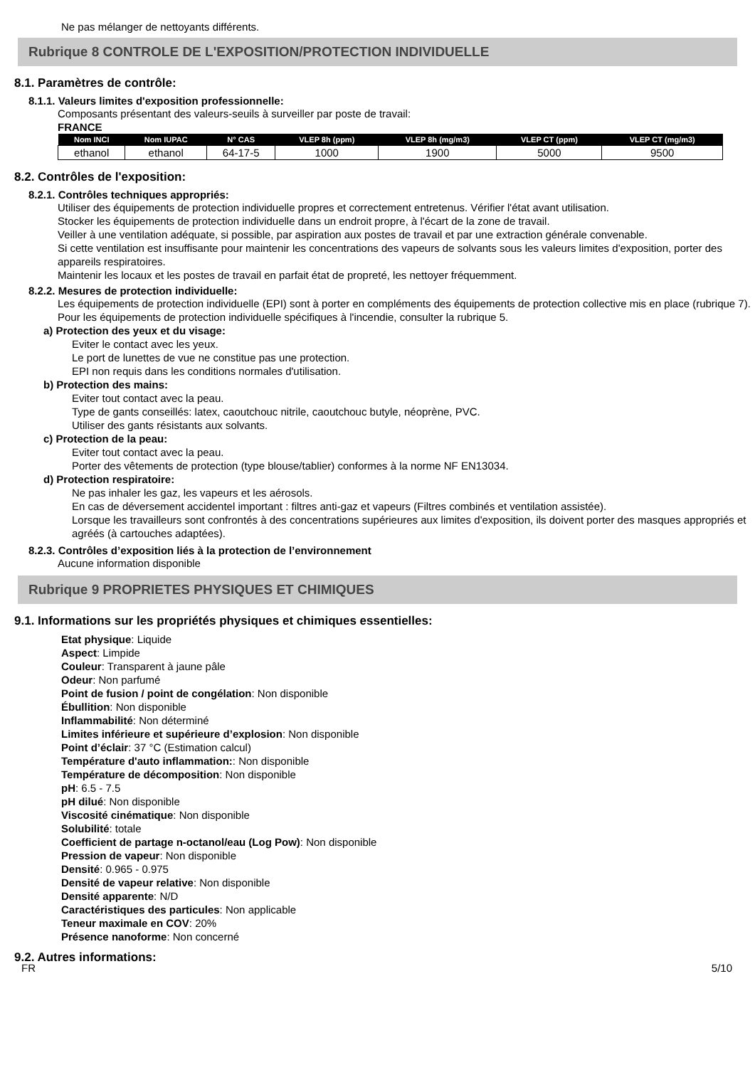Ne pas mélanger de nettoyants différents.
Rubrique 8 CONTROLE DE L'EXPOSITION/PROTECTION INDIVIDUELLE
8.1. Paramètres de contrôle:
8.1.1. Valeurs limites d'exposition professionnelle:
Composants présentant des valeurs-seuils à surveiller par poste de travail:
FRANCE
| Nom INCI | Nom IUPAC | N° CAS | VLEP 8h (ppm) | VLEP 8h (mg/m3) | VLEP CT (ppm) | VLEP CT (mg/m3) |
| --- | --- | --- | --- | --- | --- | --- |
| ethanol | ethanol | 64-17-5 | 1000 | 1900 | 5000 | 9500 |
8.2. Contrôles de l'exposition:
8.2.1. Contrôles techniques appropriés:
Utiliser des équipements de protection individuelle propres et correctement entretenus. Vérifier l'état avant utilisation.
Stocker les équipements de protection individuelle dans un endroit propre, à l'écart de la zone de travail.
Veiller à une ventilation adéquate, si possible, par aspiration aux postes de travail et par une extraction générale convenable.
Si cette ventilation est insuffisante pour maintenir les concentrations des vapeurs de solvants sous les valeurs limites d'exposition, porter des appareils respiratoires.
Maintenir les locaux et les postes de travail en parfait état de propreté, les nettoyer fréquemment.
8.2.2. Mesures de protection individuelle:
Les équipements de protection individuelle (EPI) sont à porter en compléments des équipements de protection collective mis en place (rubrique 7).
Pour les équipements de protection individuelle spécifiques à l'incendie, consulter la rubrique 5.
a) Protection des yeux et du visage:
Eviter le contact avec les yeux.
Le port de lunettes de vue ne constitue pas une protection.
EPI non requis dans les conditions normales d'utilisation.
b) Protection des mains:
Eviter tout contact avec la peau.
Type de gants conseillés: latex, caoutchouc nitrile, caoutchouc butyle, néoprène, PVC.
Utiliser des gants résistants aux solvants.
c) Protection de la peau:
Eviter tout contact avec la peau.
Porter des vêtements de protection (type blouse/tablier) conformes à la norme NF EN13034.
d) Protection respiratoire:
Ne pas inhaler les gaz, les vapeurs et les aérosols.
En cas de déversement accidentel important : filtres anti-gaz et vapeurs (Filtres combinés et ventilation assistée).
Lorsque les travailleurs sont confrontés à des concentrations supérieures aux limites d'exposition, ils doivent porter des masques appropriés et agréés (à cartouches adaptées).
8.2.3. Contrôles d’exposition liés à la protection de l’environnement
Aucune information disponible
Rubrique 9 PROPRIETES PHYSIQUES ET CHIMIQUES
9.1. Informations sur les propriétés physiques et chimiques essentielles:
Etat physique: Liquide
Aspect: Limpide
Couleur: Transparent à jaune pâle
Odeur: Non parfumé
Point de fusion / point de congélation: Non disponible
Ébullition: Non disponible
Inflammabilité: Non déterminé
Limites inférieure et supérieure d’explosion: Non disponible
Point d’éclair: 37 °C (Estimation calcul)
Température d'auto inflammation:: Non disponible
Température de décomposition: Non disponible
pH: 6.5 - 7.5
pH dilué: Non disponible
Viscosité cinématique: Non disponible
Solubilité: totale
Coefficient de partage n-octanol/eau (Log Pow): Non disponible
Pression de vapeur: Non disponible
Densité: 0.965 - 0.975
Densité de vapeur relative: Non disponible
Densité apparente: N/D
Caractéristiques des particules: Non applicable
Teneur maximale en COV: 20%
Présence nanoforme: Non concerné
9.2. Autres informations:
FR 5/10